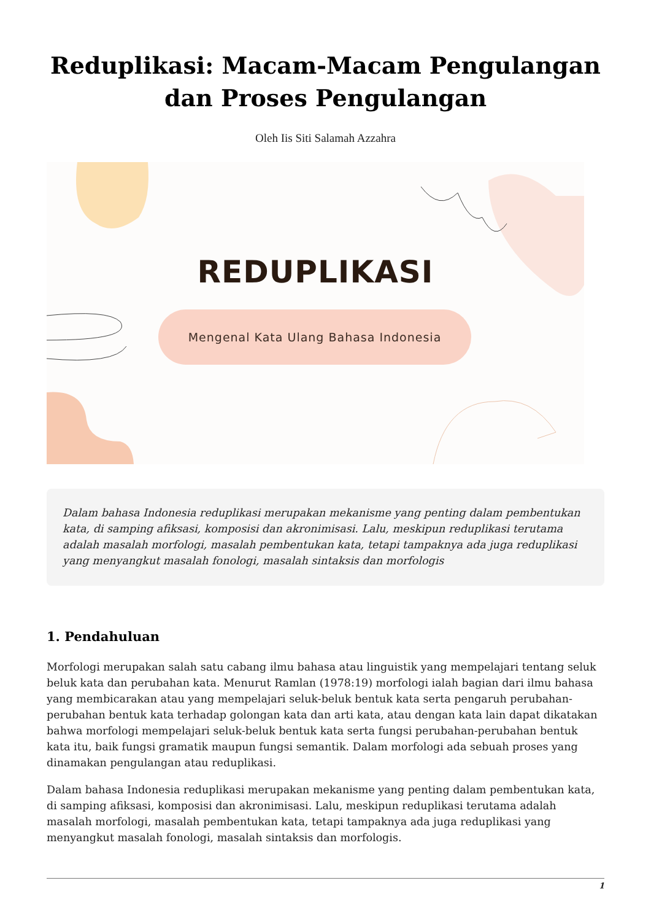Reduplikasi: Macam-Macam Pengulangan dan Proses Pengulangan
Oleh Iis Siti Salamah Azzahra
REDUPLIKASI
Mengenal Kata Ulang Bahasa Indonesia
Dalam bahasa Indonesia reduplikasi merupakan mekanisme yang penting dalam pembentukan kata, di samping afiksasi, komposisi dan akronimisasi. Lalu, meskipun reduplikasi terutama adalah masalah morfologi, masalah pembentukan kata, tetapi tampaknya ada juga reduplikasi yang menyangkut masalah fonologi, masalah sintaksis dan morfologis
1. Pendahuluan
Morfologi merupakan salah satu cabang ilmu bahasa atau linguistik yang mempelajari tentang seluk beluk kata dan perubahan kata. Menurut Ramlan (1978:19) morfologi ialah bagian dari ilmu bahasa yang membicarakan atau yang mempelajari seluk-beluk bentuk kata serta pengaruh perubahan-perubahan bentuk kata terhadap golongan kata dan arti kata, atau dengan kata lain dapat dikatakan bahwa morfologi mempelajari seluk-beluk bentuk kata serta fungsi perubahan-perubahan bentuk kata itu, baik fungsi gramatik maupun fungsi semantik. Dalam morfologi ada sebuah proses yang dinamakan pengulangan atau reduplikasi.
Dalam bahasa Indonesia reduplikasi merupakan mekanisme yang penting dalam pembentukan kata, di samping afiksasi, komposisi dan akronimisasi. Lalu, meskipun reduplikasi terutama adalah masalah morfologi, masalah pembentukan kata, tetapi tampaknya ada juga reduplikasi yang menyangkut masalah fonologi, masalah sintaksis dan morfologis.
1